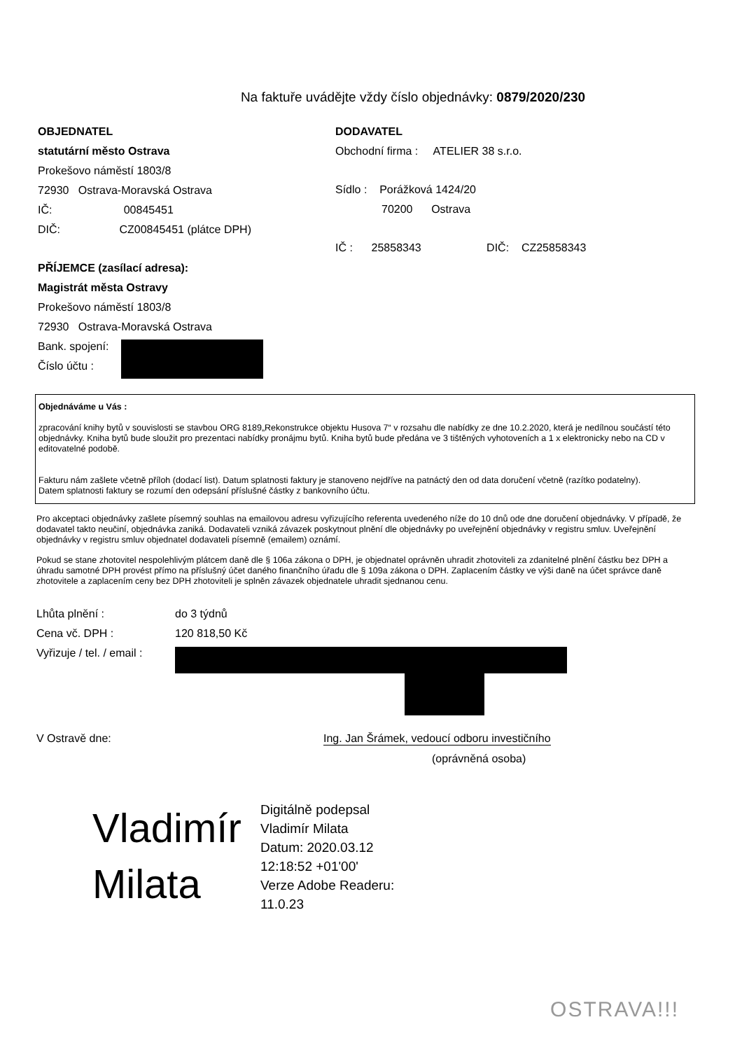Na faktuře uvádějte vždy číslo objednávky: 0879/2020/230
OBJEDNATEL
statutární město Ostrava
Prokešovo náměstí 1803/8
72930 Ostrava-Moravská Ostrava
IČ: 00845451
DIČ: CZ00845451 (plátce DPH)
PŘÍJEMCE (zasílací adresa):
Magistrát města Ostravy
Prokešovo náměstí 1803/8
72930 Ostrava-Moravská Ostrava
Bank. spojení:
Číslo účtu :
DODAVATEL
Obchodní firma : ATELIER 38 s.r.o.
Sídlo : Porážková 1424/20
70200 Ostrava
IČ : 25858343 DIČ: CZ25858343
Objednáváme u Vás :
zpracování knihy bytů v souvislosti se stavbou ORG 8189„Rekonstrukce objektu Husova 7“ v rozsahu dle nabídky ze dne 10.2.2020, která je nedílnou součástí této objednávky. Kniha bytů bude sloužit pro prezentaci nabídky pronájmu bytů. Kniha bytů bude předána ve 3 tištěných vyhotoveních a 1 x elektronicky nebo na CD v editovatelné podobě.
Fakturu nám zašlete včetně příloh (dodací list). Datum splatnosti faktury je stanoveno nejdříve na patnáctý den od data doručení včetně (razítko podatelny).
Datem splatnosti faktury se rozumí den odepsání příslušné částky z bankovního účtu.
Pro akceptaci objednávky zašlete písemný souhlas na emailovou adresu vyřizujícího referenta uvedeného níže do 10 dnů ode dne doručení objednávky. V případě, že dodavatel takto neučiní, objednávka zaniká. Dodavateli vzniká závazek poskytnout plnění dle objednávky po uveřejnění objednávky v registru smluv. Uveřejnění objednávky v registru smluv objednatel dodavateli písemně (emailem) oznámí.
Pokud se stane zhotovitel nespolehlivým plátcem daně dle § 106a zákona o DPH, je objednatel oprávněn uhradit zhotoviteli za zdanitelné plnění částku bez DPH a úhradu samotné DPH provést přímo na příslušný účet daného finančního úřadu dle § 109a zákona o DPH. Zaplacením částky ve výši daně na účet správce daně zhotovitele a zaplacením ceny bez DPH zhotoviteli je splněn závazek objednatele uhradit sjednanou cenu.
Lhůta plnění : do 3 týdnů
Cena vč. DPH : 120 818,50 Kč
Vyřizuje / tel. / email :
V Ostravě dne: Ing. Jan Šrámek, vedoucí odboru investičního
(oprávněná osoba)
Vladimír Milata
Digitálně podepsal
Vladimír Milata
Datum: 2020.03.12
12:18:52 +01'00'
Verze Adobe Readeru:
11.0.23
OSTRAVA!!!